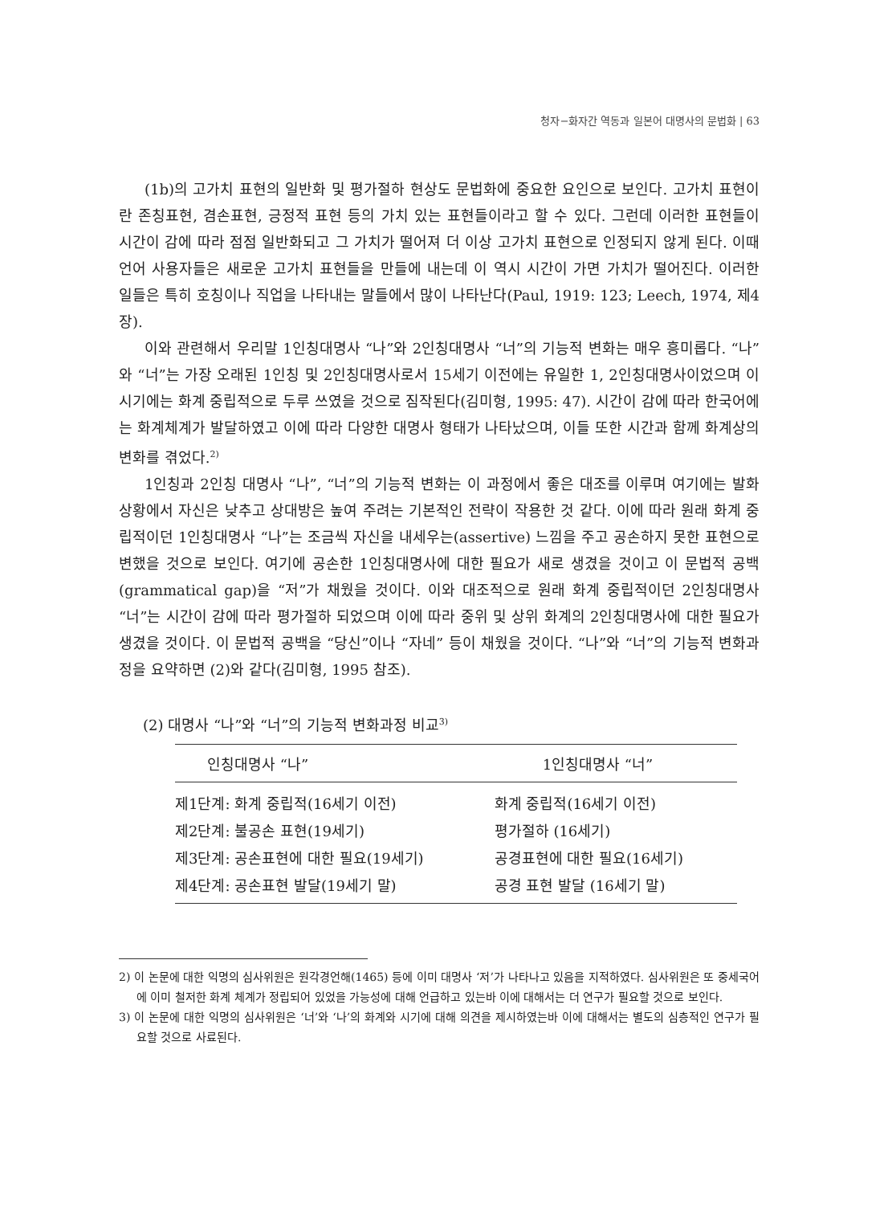청자−화자간 역동과 일본어 대명사의 문법화 | 63
(1b)의 고가치 표현의 일반화 및 평가절하 현상도 문법화에 중요한 요인으로 보인다. 고가치 표현이란 존칭표현, 겸손표현, 긍정적 표현 등의 가치 있는 표현들이라고 할 수 있다. 그런데 이러한 표현들이 시간이 감에 따라 점점 일반화되고 그 가치가 떨어져 더 이상 고가치 표현으로 인정되지 않게 된다. 이때 언어 사용자들은 새로운 고가치 표현들을 만들에 내는데 이 역시 시간이 가면 가치가 떨어진다. 이러한 일들은 특히 호칭이나 직업을 나타내는 말들에서 많이 나타난다(Paul, 1919: 123; Leech, 1974, 제4장).
이와 관련해서 우리말 1인칭대명사 “나”와 2인칭대명사 “너”의 기능적 변화는 매우 흥미롭다. “나”와 “너”는 가장 오래된 1인칭 및 2인칭대명사로서 15세기 이전에는 유일한 1, 2인칭대명사이었으며 이 시기에는 화계 중립적으로 두루 쓰였을 것으로 짐작된다(김미형, 1995: 47). 시간이 감에 따라 한국어에는 화계체계가 발달하였고 이에 따라 다양한 대명사 형태가 나타났으며, 이들 또한 시간과 함께 화계상의 변화를 겪었다.<sup>2)</sup>
1인칭과 2인칭 대명사 “나”, “너”의 기능적 변화는 이 과정에서 좋은 대조를 이루며 여기에는 발화상황에서 자신은 낮추고 상대방은 높여 주려는 기본적인 전략이 작용한 것 같다. 이에 따라 원래 화계 중립적이던 1인칭대명사 “나”는 조금씩 자신을 내세우는(assertive) 느낌을 주고 공손하지 못한 표현으로 변했을 것으로 보인다. 여기에 공손한 1인칭대명사에 대한 필요가 새로 생겼을 것이고 이 문법적 공백(grammatical gap)을 “저”가 채웠을 것이다. 이와 대조적으로 원래 화계 중립적이던 2인칭대명사 “너”는 시간이 감에 따라 평가절하 되었으며 이에 따라 중위 및 상위 화계의 2인칭대명사에 대한 필요가 생겼을 것이다. 이 문법적 공백을 “당신”이나 “자네” 등이 채웠을 것이다. “나”와 “너”의 기능적 변화과정을 요약하면 (2)와 같다(김미형, 1995 참조).
(2) 대명사 “나”와 “너”의 기능적 변화과정 비교<sup>3)</sup>
| 인칭대명사 “나” | 1인칭대명사 “너” |
| --- | --- |
| 제1단계: 화계 중립적(16세기 이전) | 화계 중립적(16세기 이전) |
| 제2단계: 불공손 표현(19세기) | 평가절하 (16세기) |
| 제3단계: 공손표현에 대한 필요(19세기) | 공경표현에 대한 필요(16세기) |
| 제4단계: 공손표현 발달(19세기 말) | 공경 표현 발달 (16세기 말) |
2) 이 논문에 대한 익명의 심사위원은 원각경언해(1465) 등에 이미 대명사 ‘저’가 나타나고 있음을 지적하였다. 심사위원은 또 중세국어에 이미 철저한 화계 체계가 정립되어 있었을 가능성에 대해 언급하고 있는바 이에 대해서는 더 연구가 필요할 것으로 보인다.
3) 이 논문에 대한 익명의 심사위원은 ‘너’와 ‘나’의 화계와 시기에 대해 의견을 제시하였는바 이에 대해서는 별도의 심층적인 연구가 필요할 것으로 사료된다.